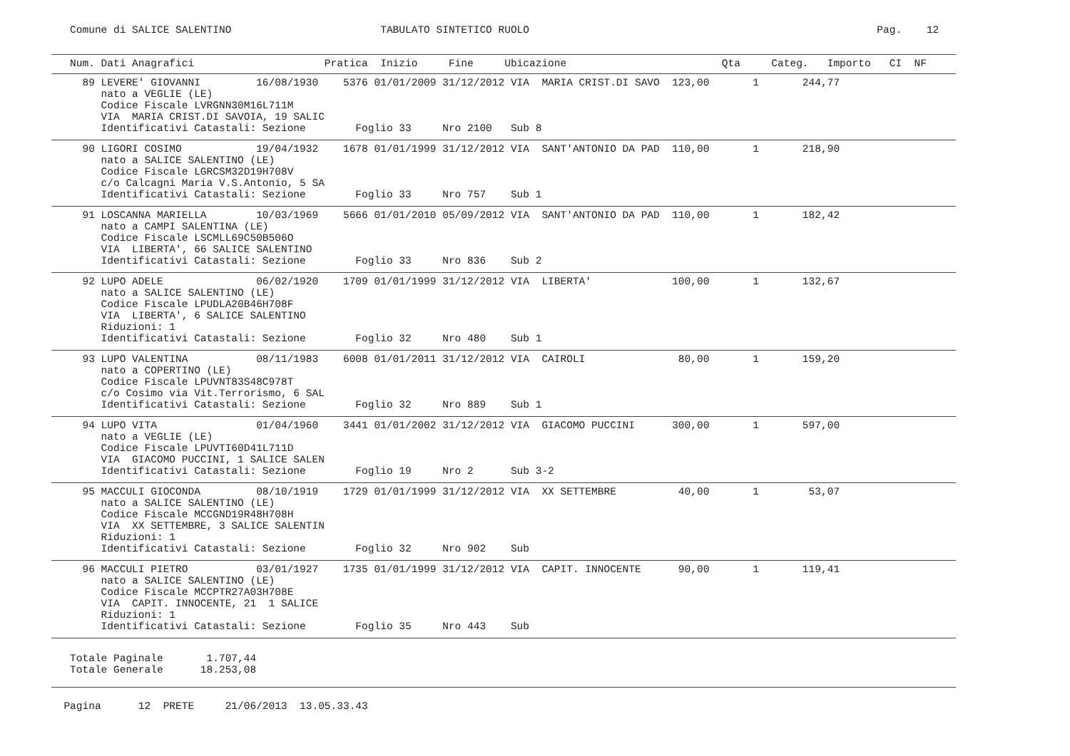Comune di SALICE SALENTINO                        TABULATO SINTETICO RUOLO                                                        Pag.    12
   Num. Dati Anagrafici                     Pratica  Inizio     Fine     Ubicazione                         Qta     Categ.   Importo   CI  NF
     89 LEVERE' GIOVANNI         16/08/1930    5376 01/01/2009 31/12/2012 VIA  MARIA CRIST.DI SAVO  123,00       1       244,77
        nato a VEGLIE (LE)
        Codice Fiscale LVRGNN30M16L711M
        VIA  MARIA CRIST.DI SAVOIA, 19 SALIC
        Identificativi Catastali: Sezione        Foglio 33     Nro 2100   Sub 8
     90 LIGORI COSIMO            19/04/1932    1678 01/01/1999 31/12/2012 VIA  SANT'ANTONIO DA PAD  110,00       1       218,90
        nato a SALICE SALENTINO (LE)
        Codice Fiscale LGRCSM32D19H708V
        c/o Calcagni Maria V.S.Antonio, 5 SA
        Identificativi Catastali: Sezione        Foglio 33     Nro 757    Sub 1
     91 LOSCANNA MARIELLA        10/03/1969    5666 01/01/2010 05/09/2012 VIA  SANT'ANTONIO DA PAD  110,00       1       182,42
        nato a CAMPI SALENTINA (LE)
        Codice Fiscale LSCMLL69C50B506O
        VIA  LIBERTA', 66 SALICE SALENTINO
        Identificativi Catastali: Sezione        Foglio 33     Nro 836    Sub 2
     92 LUPO ADELE               06/02/1920    1709 01/01/1999 31/12/2012 VIA  LIBERTA'             100,00       1       132,67
        nato a SALICE SALENTINO (LE)
        Codice Fiscale LPUDLA20B46H708F
        VIA  LIBERTA', 6 SALICE SALENTINO
        Riduzioni: 1
        Identificativi Catastali: Sezione        Foglio 32     Nro 480    Sub 1
     93 LUPO VALENTINA           08/11/1983    6008 01/01/2011 31/12/2012 VIA  CAIROLI               80,00       1       159,20
        nato a COPERTINO (LE)
        Codice Fiscale LPUVNT83S48C978T
        c/o Cosimo via Vit.Terrorismo, 6 SAL
        Identificativi Catastali: Sezione        Foglio 32     Nro 889    Sub 1
     94 LUPO VITA                01/04/1960    3441 01/01/2002 31/12/2012 VIA  GIACOMO PUCCINI      300,00       1       597,00
        nato a VEGLIE (LE)
        Codice Fiscale LPUVTI60D41L711D
        VIA  GIACOMO PUCCINI, 1 SALICE SALEN
        Identificativi Catastali: Sezione        Foglio 19     Nro 2      Sub 3-2
     95 MACCULI GIOCONDA         08/10/1919    1729 01/01/1999 31/12/2012 VIA  XX SETTEMBRE          40,00       1        53,07
        nato a SALICE SALENTINO (LE)
        Codice Fiscale MCCGND19R48H708H
        VIA  XX SETTEMBRE, 3 SALICE SALENTIN
        Riduzioni: 1
        Identificativi Catastali: Sezione        Foglio 32     Nro 902    Sub
     96 MACCULI PIETRO           03/01/1927    1735 01/01/1999 31/12/2012 VIA  CAPIT. INNOCENTE      90,00       1       119,41
        nato a SALICE SALENTINO (LE)
        Codice Fiscale MCCPTR27A03H708E
        VIA  CAPIT. INNOCENTE, 21  1 SALICE
        Riduzioni: 1
        Identificativi Catastali: Sezione        Foglio 35     Nro 443    Sub
   Totale Paginale       1.707,44
   Totale Generale      18.253,08
  Pagina      12  PRETE     21/06/2013  13.05.33.43